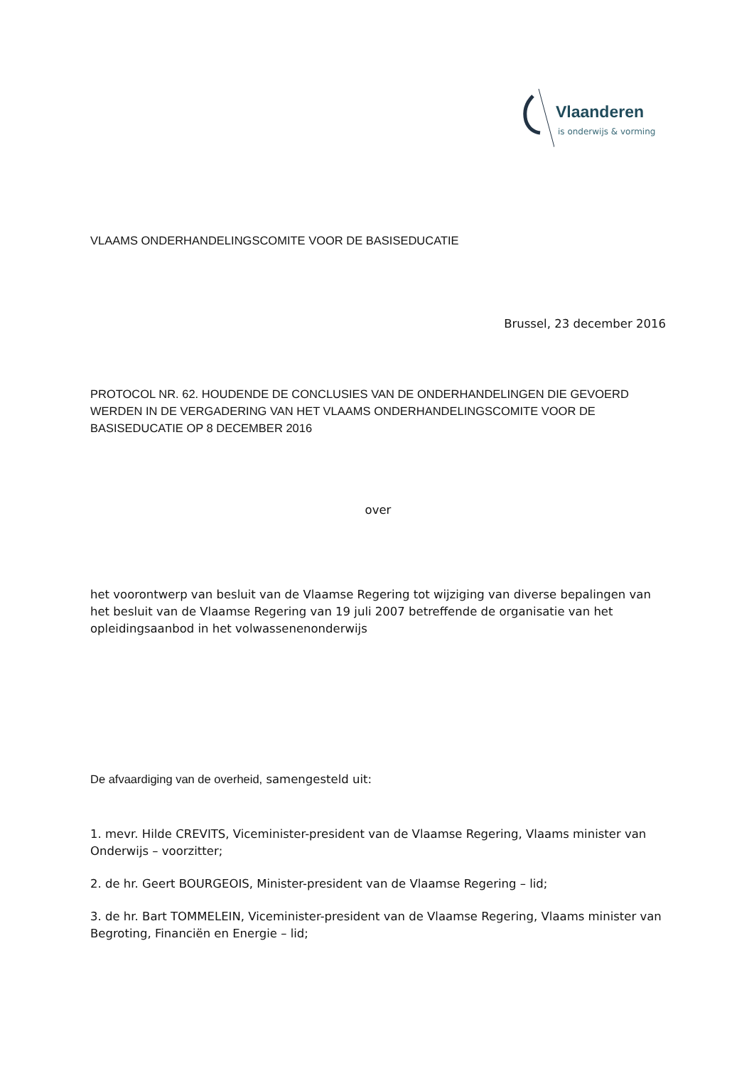Vlaanderen
is onderwijs & vorming
VLAAMS ONDERHANDELINGSCOMITE VOOR DE BASISEDUCATIE
Brussel, 23 december 2016
PROTOCOL NR. 62. HOUDENDE DE CONCLUSIES VAN DE ONDERHANDELINGEN DIE GEVOERD WERDEN IN DE VERGADERING VAN HET VLAAMS ONDERHANDELINGSCOMITE VOOR DE BASISEDUCATIE OP 8 DECEMBER 2016
over
het voorontwerp van besluit van de Vlaamse Regering tot wijziging van diverse bepalingen van het besluit van de Vlaamse Regering van 19 juli 2007 betreffende de organisatie van het opleidingsaanbod in het volwassenenonderwijs
De afvaardiging van de overheid, samengesteld uit:
1. mevr. Hilde CREVITS, Viceminister-president van de Vlaamse Regering, Vlaams minister van Onderwijs – voorzitter;
2. de hr. Geert BOURGEOIS, Minister-president van de Vlaamse Regering – lid;
3. de hr. Bart TOMMELEIN, Viceminister-president van de Vlaamse Regering, Vlaams minister van Begroting, Financiën en Energie – lid;